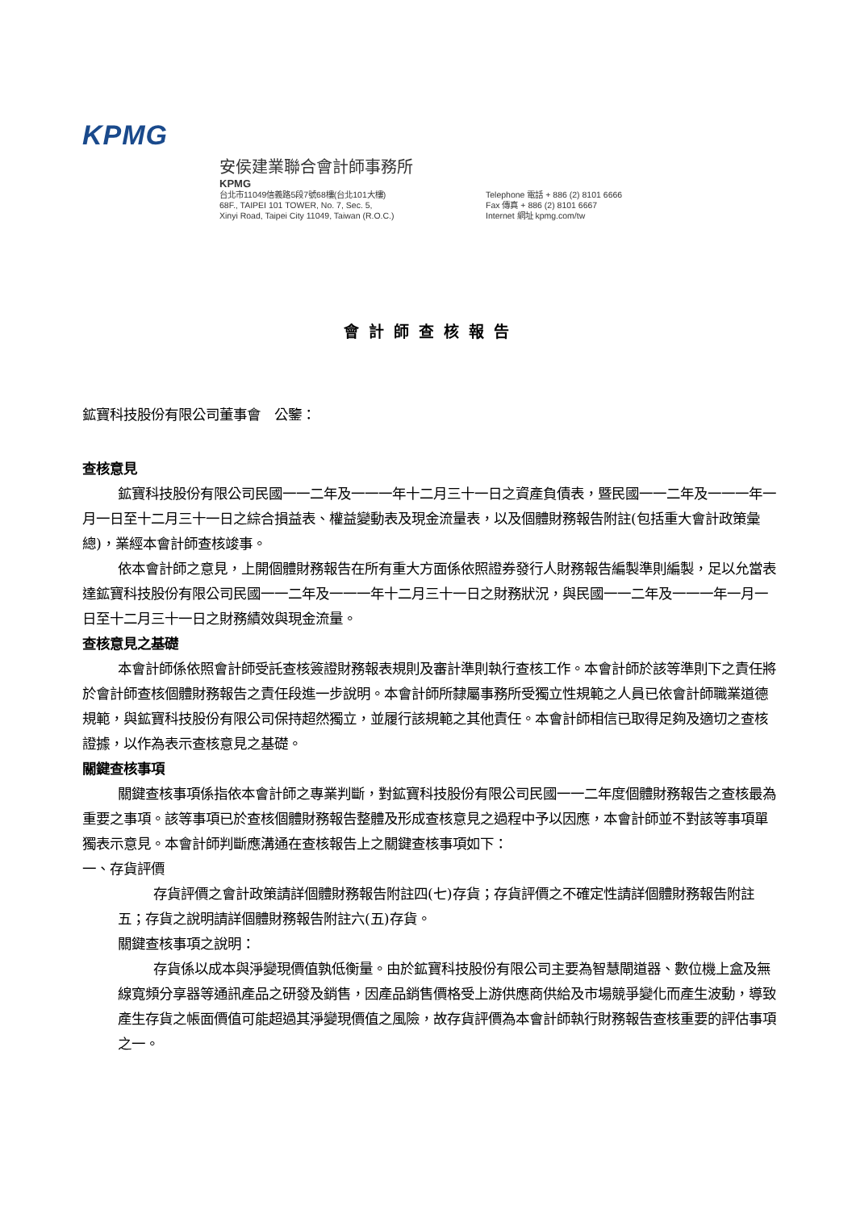KPMG
安侯建業聯合會計師事務所
KPMG
台北市11049信義路5段7號68樓(台北101大樓)
68F., TAIPEI 101 TOWER, No. 7, Sec. 5,
Xinyi Road, Taipei City 11049, Taiwan (R.O.C.)
Telephone 電話 + 886 (2) 8101 6666
Fax 傳真 + 886 (2) 8101 6667
Internet 網址 kpmg.com/tw
會計師查核報告
鉱寶科技股份有限公司董事會　公鑒：
查核意見
鉱寶科技股份有限公司民國一一二年及一一一年十二月三十一日之資產負債表，暨民國一一二年及一一一年一月一日至十二月三十一日之綜合損益表、權益變動表及現金流量表，以及個體財務報告附註(包括重大會計政策彙總)，業經本會計師查核竣事。
依本會計師之意見，上開個體財務報告在所有重大方面係依照證券發行人財務報告編製準則編製，足以允當表達鉱寶科技股份有限公司民國一一二年及一一一年十二月三十一日之財務狀況，與民國一一二年及一一一年一月一日至十二月三十一日之財務績效與現金流量。
查核意見之基礎
本會計師係依照會計師受託查核簽證財務報表規則及審計準則執行查核工作。本會計師於該等準則下之責任將於會計師查核個體財務報告之責任段進一步說明。本會計師所隸屬事務所受獨立性規範之人員已依會計師職業道德規範，與鉱寶科技股份有限公司保持超然獨立，並履行該規範之其他責任。本會計師相信已取得足夠及適切之查核證據，以作為表示查核意見之基礎。
關鍵查核事項
關鍵查核事項係指依本會計師之專業判斷，對鉱寶科技股份有限公司民國一一二年度個體財務報告之查核最為重要之事項。該等事項已於查核個體財務報告整體及形成查核意見之過程中予以因應，本會計師並不對該等事項單獨表示意見。本會計師判斷應溝通在查核報告上之關鍵查核事項如下：
一、存貨評價
存貨評價之會計政策請詳個體財務報告附註四(七)存貨；存貨評價之不確定性請詳個體財務報告附註五；存貨之說明請詳個體財務報告附註六(五)存貨。
關鍵查核事項之說明：
存貨係以成本與淨變現價值孰低衡量。由於鉱寶科技股份有限公司主要為智慧閘道器、數位機上盒及無線寬頻分享器等通訊產品之研發及銷售，因產品銷售價格受上游供應商供給及市場競爭變化而產生波動，導致產生存貨之帳面價值可能超過其淨變現價值之風險，故存貨評價為本會計師執行財務報告查核重要的評估事項之一。